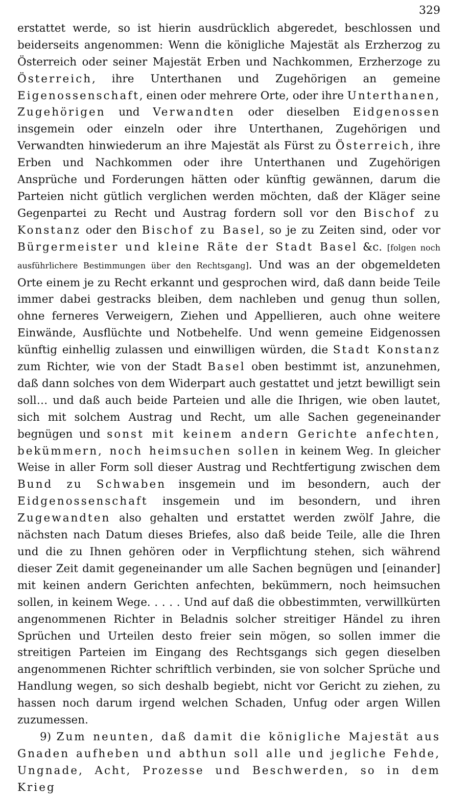329
erstattet werde, so ist hierin ausdrücklich abgeredet, beschlossen und beiderseits angenommen: Wenn die königliche Majestät als Erzherzog zu Österreich oder seiner Majestät Erben und Nachkommen, Erzherzoge zu Österreich, ihre Unterthanen und Zugehörigen an gemeine Eigenossenschaft, einen oder mehrere Orte, oder ihre Unterthanen, Zugehörigen und Verwandten oder dieselben Eidgenossen insgemein oder einzeln oder ihre Unterthanen, Zugehörigen und Verwandten hinwiederum an ihre Majestät als Fürst zu Österreich, ihre Erben und Nachkommen oder ihre Unterthanen und Zugehörigen Ansprüche und Forderungen hätten oder künftig gewännen, darum die Parteien nicht gütlich verglichen werden möchten, daß der Kläger seine Gegenpartei zu Recht und Austrag fordern soll vor den Bischof zu Konstanz oder den Bischof zu Basel, so je zu Zeiten sind, oder vor Bürgermeister und kleine Räte der Stadt Basel &c. [folgen noch ausführlichere Bestimmungen über den Rechtsgang]. Und was an der obgemeldeten Orte einem je zu Recht erkannt und gesprochen wird, daß dann beide Teile immer dabei gestracks bleiben, dem nachleben und genug thun sollen, ohne ferneres Verweigern, Ziehen und Appellieren, auch ohne weitere Einwände, Ausflüchte und Notbehelfe. Und wenn gemeine Eidgenossen künftig einhellig zulassen und einwilligen würden, die Stadt Konstanz zum Richter, wie von der Stadt Basel oben bestimmt ist, anzunehmen, daß dann solches von dem Widerpart auch gestattet und jetzt bewilligt sein soll… und daß auch beide Parteien und alle die Ihrigen, wie oben lautet, sich mit solchem Austrag und Recht, um alle Sachen gegeneinander begnügen und sonst mit keinem andern Gerichte anfechten, bekümmern, noch heimsuchen sollen in keinem Weg. In gleicher Weise in aller Form soll dieser Austrag und Rechtfertigung zwischen dem Bund zu Schwaben insgemein und im besondern, auch der Eidgenossenschaft insgemein und im besondern, und ihren Zugewandten also gehalten und erstattet werden zwölf Jahre, die nächsten nach Datum dieses Briefes, also daß beide Teile, alle die Ihren und die zu Ihnen gehören oder in Verpflichtung stehen, sich während dieser Zeit damit gegeneinander um alle Sachen begnügen und [einander] mit keinen andern Gerichten anfechten, bekümmern, noch heimsuchen sollen, in keinem Wege. . . . . Und auf daß die obbestimmten, verwillkürten angenommenen Richter in Beladnis solcher streitiger Händel zu ihren Sprüchen und Urteilen desto freier sein mögen, so sollen immer die streitigen Parteien im Eingang des Rechtsgangs sich gegen dieselben angenommenen Richter schriftlich verbinden, sie von solcher Sprüche und Handlung wegen, so sich deshalb begiebt, nicht vor Gericht zu ziehen, zu hassen noch darum irgend welchen Schaden, Unfug oder argen Willen zuzumessen.
9) Zum neunten, daß damit die königliche Majestät aus Gnaden aufheben und abthun soll alle und jegliche Fehde, Ungnade, Acht, Prozesse und Beschwerden, so in dem Krieg